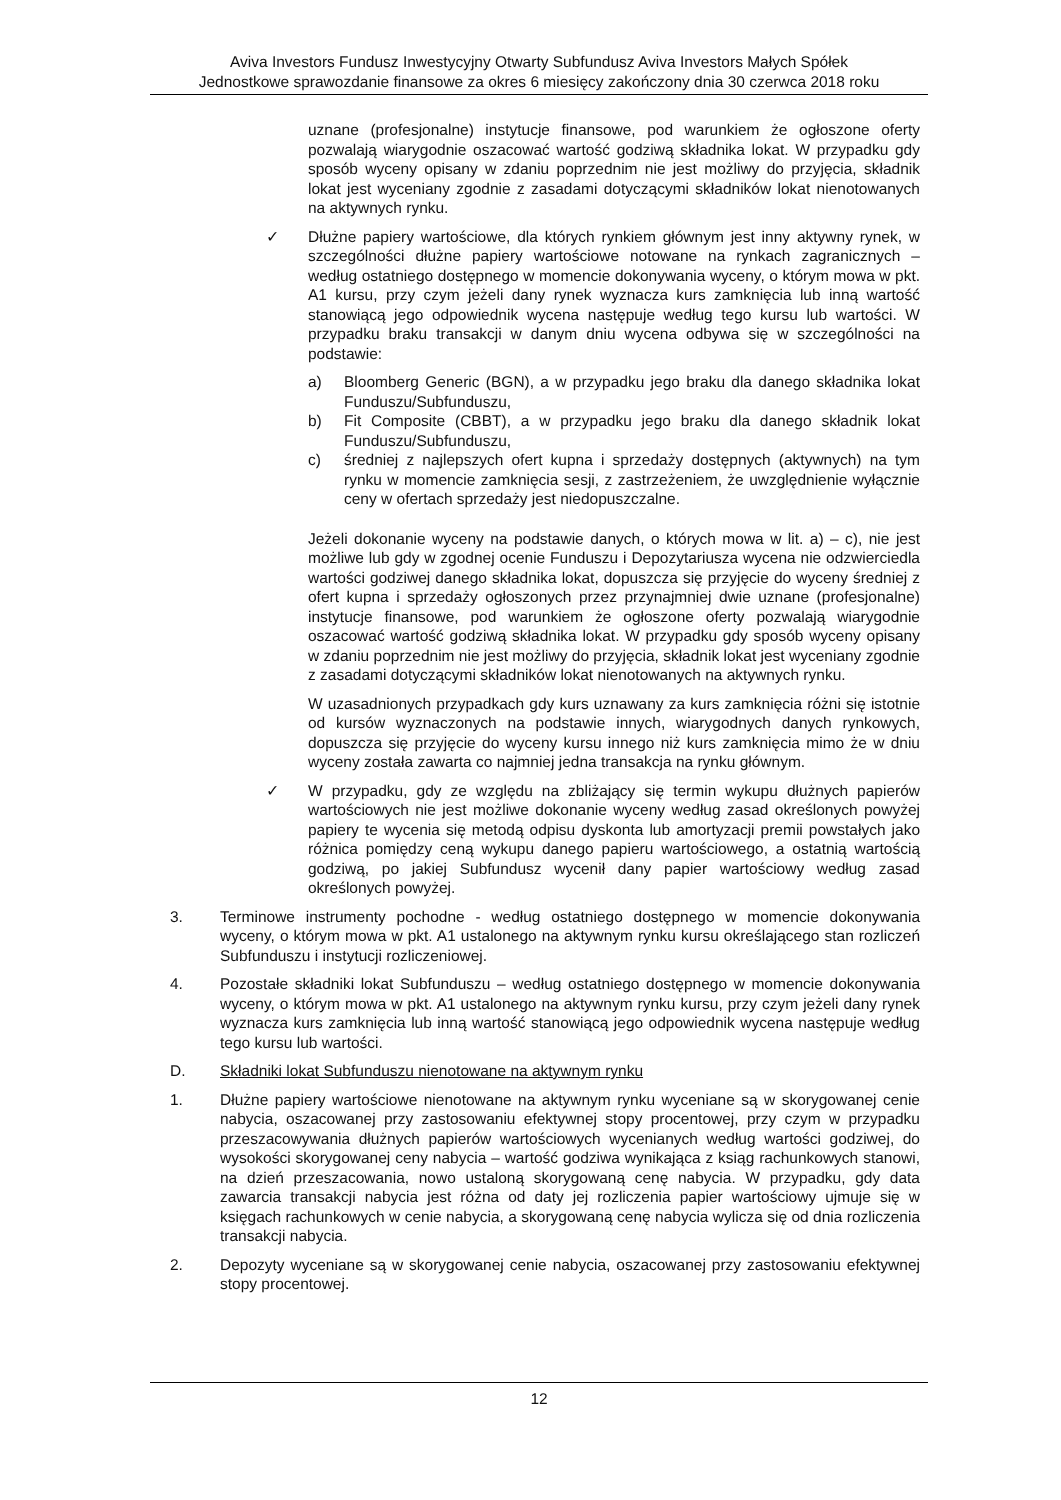Aviva Investors Fundusz Inwestycyjny Otwarty Subfundusz Aviva Investors Małych Spółek
Jednostkowe sprawozdanie finansowe za okres 6 miesięcy zakończony dnia 30 czerwca 2018 roku
uznane (profesjonalne) instytucje finansowe, pod warunkiem że ogłoszone oferty pozwalają wiarygodnie oszacować wartość godziwą składnika lokat. W przypadku gdy sposób wyceny opisany w zdaniu poprzednim nie jest możliwy do przyjęcia, składnik lokat jest wyceniany zgodnie z zasadami dotyczącymi składników lokat nienotowanych na aktywnych rynku.
✓ Dłużne papiery wartościowe, dla których rynkiem głównym jest inny aktywny rynek, w szczególności dłużne papiery wartościowe notowane na rynkach zagranicznych – według ostatniego dostępnego w momencie dokonywania wyceny, o którym mowa w pkt. A1 kursu, przy czym jeżeli dany rynek wyznacza kurs zamknięcia lub inną wartość stanowiącą jego odpowiednik wycena następuje według tego kursu lub wartości. W przypadku braku transakcji w danym dniu wycena odbywa się w szczególności na podstawie:
a) Bloomberg Generic (BGN), a w przypadku jego braku dla danego składnika lokat Funduszu/Subfunduszu,
b) Fit Composite (CBBT), a w przypadku jego braku dla danego składnik lokat Funduszu/Subfunduszu,
c) średniej z najlepszych ofert kupna i sprzedaży dostępnych (aktywnych) na tym rynku w momencie zamknięcia sesji, z zastrzeżeniem, że uwzględnienie wyłącznie ceny w ofertach sprzedaży jest niedopuszczalne.
Jeżeli dokonanie wyceny na podstawie danych, o których mowa w lit. a) – c), nie jest możliwe lub gdy w zgodnej ocenie Funduszu i Depozytariusza wycena nie odzwierciedla wartości godziwej danego składnika lokat, dopuszcza się przyjęcie do wyceny średniej z ofert kupna i sprzedaży ogłoszonych przez przynajmniej dwie uznane (profesjonalne) instytucje finansowe, pod warunkiem że ogłoszone oferty pozwalają wiarygodnie oszacować wartość godziwą składnika lokat. W przypadku gdy sposób wyceny opisany w zdaniu poprzednim nie jest możliwy do przyjęcia, składnik lokat jest wyceniany zgodnie z zasadami dotyczącymi składników lokat nienotowanych na aktywnych rynku.
W uzasadnionych przypadkach gdy kurs uznawany za kurs zamknięcia różni się istotnie od kursów wyznaczonych na podstawie innych, wiarygodnych danych rynkowych, dopuszcza się przyjęcie do wyceny kursu innego niż kurs zamknięcia mimo że w dniu wyceny została zawarta co najmniej jedna transakcja na rynku głównym.
✓ W przypadku, gdy ze względu na zbliżający się termin wykupu dłużnych papierów wartościowych nie jest możliwe dokonanie wyceny według zasad określonych powyżej papiery te wycenia się metodą odpisu dyskonta lub amortyzacji premii powstałych jako różnica pomiędzy ceną wykupu danego papieru wartościowego, a ostatnią wartością godziwą, po jakiej Subfundusz wycenił dany papier wartościowy według zasad określonych powyżej.
3. Terminowe instrumenty pochodne - według ostatniego dostępnego w momencie dokonywania wyceny, o którym mowa w pkt. A1 ustalonego na aktywnym rynku kursu określającego stan rozliczeń Subfunduszu i instytucji rozliczeniowej.
4. Pozostałe składniki lokat Subfunduszu – według ostatniego dostępnego w momencie dokonywania wyceny, o którym mowa w pkt. A1 ustalonego na aktywnym rynku kursu, przy czym jeżeli dany rynek wyznacza kurs zamknięcia lub inną wartość stanowiącą jego odpowiednik wycena następuje według tego kursu lub wartości.
D. Składniki lokat Subfunduszu nienotowane na aktywnym rynku
1. Dłużne papiery wartościowe nienotowane na aktywnym rynku wyceniane są w skorygowanej cenie nabycia, oszacowanej przy zastosowaniu efektywnej stopy procentowej, przy czym w przypadku przeszacowywania dłużnych papierów wartościowych wycenianych według wartości godziwej, do wysokości skorygowanej ceny nabycia – wartość godziwa wynikająca z ksiąg rachunkowych stanowi, na dzień przeszacowania, nowo ustaloną skorygowaną cenę nabycia. W przypadku, gdy data zawarcia transakcji nabycia jest różna od daty jej rozliczenia papier wartościowy ujmuje się w księgach rachunkowych w cenie nabycia, a skorygowaną cenę nabycia wylicza się od dnia rozliczenia transakcji nabycia.
2. Depozyty wyceniane są w skorygowanej cenie nabycia, oszacowanej przy zastosowaniu efektywnej stopy procentowej.
12